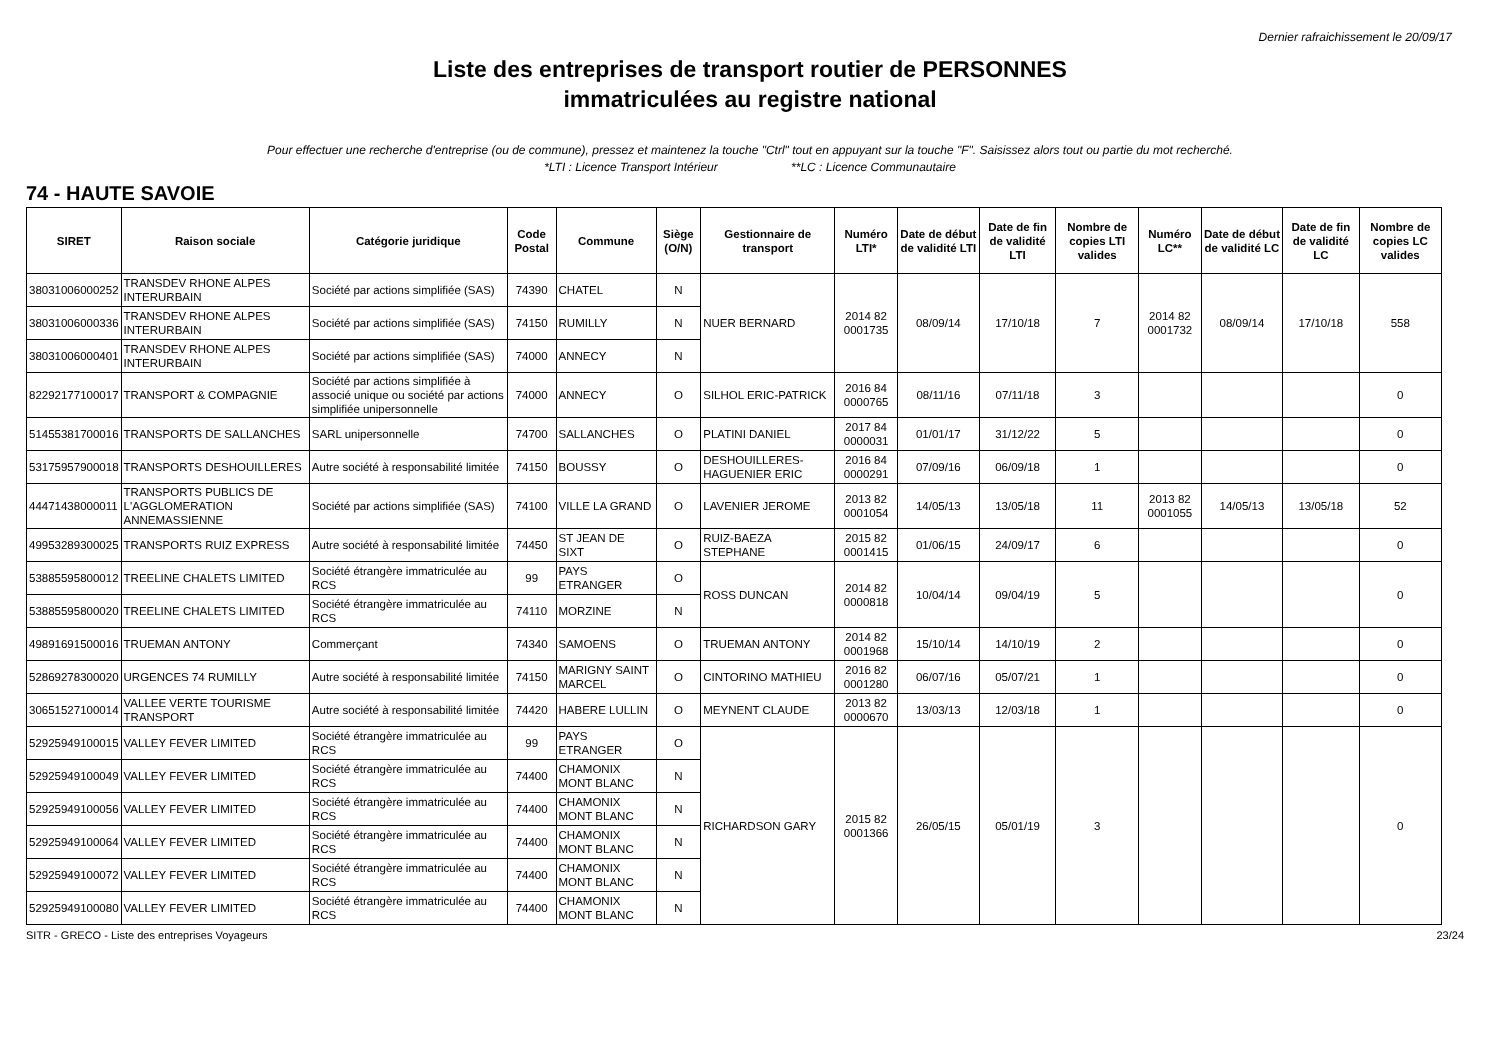Dernier rafraichissement le 20/09/17
Liste des entreprises de transport routier de PERSONNES
immatriculées au registre national
Pour effectuer une recherche d'entreprise (ou de commune), pressez et maintenez la touche "Ctrl" tout en appuyant sur la touche "F". Saisissez alors tout ou partie du mot recherché.
*LTI : Licence Transport Intérieur **LC : Licence Communautaire
74 - HAUTE SAVOIE
| SIRET | Raison sociale | Catégorie juridique | Code Postal | Commune | Siège (O/N) | Gestionnaire de transport | Numéro LTI* | Date de début de validité LTI | Date de fin de validité LTI | Nombre de copies LTI valides | Numéro LC** | Date de début de validité LC | Date de fin de validité LC | Nombre de copies LC valides |
| --- | --- | --- | --- | --- | --- | --- | --- | --- | --- | --- | --- | --- | --- | --- |
| 38031006000252 | TRANSDEV RHONE ALPES INTERURBAIN | Société par actions simplifiée (SAS) | 74390 | CHATEL | N | NUER BERNARD | 2014 82 0001735 | 08/09/14 | 17/10/18 | 7 | 2014 82 0001732 | 08/09/14 | 17/10/18 | 558 |
| 38031006000336 | TRANSDEV RHONE ALPES INTERURBAIN | Société par actions simplifiée (SAS) | 74150 | RUMILLY | N | | | | | | | | | |
| 38031006000401 | TRANSDEV RHONE ALPES INTERURBAIN | Société par actions simplifiée (SAS) | 74000 | ANNECY | N | | | | | | | | | |
| 82292177100017 | TRANSPORT & COMPAGNIE | Société par actions simplifiée à associé unique ou société par actions simplifiée unipersonnelle | 74000 | ANNECY | O | SILHOL ERIC-PATRICK | 2016 84 0000765 | 08/11/16 | 07/11/18 | 3 | | | | 0 |
| 51455381700016 | TRANSPORTS DE SALLANCHES | SARL unipersonnelle | 74700 | SALLANCHES | O | PLATINI DANIEL | 2017 84 0000031 | 01/01/17 | 31/12/22 | 5 | | | | 0 |
| 53175957900018 | TRANSPORTS DESHOUILLERES | Autre société à responsabilité limitée | 74150 | BOUSSY | O | DESHOUILLERES-HAGUENIER ERIC | 2016 84 0000291 | 07/09/16 | 06/09/18 | 1 | | | | 0 |
| 44471438000011 | TRANSPORTS PUBLICS DE L'AGGLOMERATION ANNEMASSIENNE | Société par actions simplifiée (SAS) | 74100 | VILLE LA GRAND | O | LAVENIER JEROME | 2013 82 0001054 | 14/05/13 | 13/05/18 | 11 | 2013 82 0001055 | 14/05/13 | 13/05/18 | 52 |
| 49953289300025 | TRANSPORTS RUIZ EXPRESS | Autre société à responsabilité limitée | 74450 | ST JEAN DE SIXT | O | RUIZ-BAEZA STEPHANE | 2015 82 0001415 | 01/06/15 | 24/09/17 | 6 | | | | 0 |
| 53885595800012 | TREELINE CHALETS LIMITED | Société étrangère immatriculée au RCS | 99 | PAYS ETRANGER | O | ROSS DUNCAN | 2014 82 0000818 | 10/04/14 | 09/04/19 | 5 | | | | 0 |
| 53885595800020 | TREELINE CHALETS LIMITED | Société étrangère immatriculée au RCS | 74110 | MORZINE | N | | | | | | | | | |
| 49891691500016 | TRUEMAN ANTONY | Commerçant | 74340 | SAMOENS | O | TRUEMAN ANTONY | 2014 82 0001968 | 15/10/14 | 14/10/19 | 2 | | | | 0 |
| 52869278300020 | URGENCES 74 RUMILLY | Autre société à responsabilité limitée | 74150 | MARIGNY SAINT MARCEL | O | CINTORINO MATHIEU | 2016 82 0001280 | 06/07/16 | 05/07/21 | 1 | | | | 0 |
| 30651527100014 | VALLEE VERTE TOURISME TRANSPORT | Autre société à responsabilité limitée | 74420 | HABERE LULLIN | O | MEYNENT CLAUDE | 2013 82 0000670 | 13/03/13 | 12/03/18 | 1 | | | | 0 |
| 52925949100015 | VALLEY FEVER LIMITED | Société étrangère immatriculée au RCS | 99 | PAYS ETRANGER | O | RICHARDSON GARY | 2015 82 0001366 | 26/05/15 | 05/01/19 | 3 | | | | 0 |
| 52925949100049 | VALLEY FEVER LIMITED | Société étrangère immatriculée au RCS | 74400 | CHAMONIX MONT BLANC | N | | | | | | | | | |
| 52925949100056 | VALLEY FEVER LIMITED | Société étrangère immatriculée au RCS | 74400 | CHAMONIX MONT BLANC | N | | | | | | | | | |
| 52925949100064 | VALLEY FEVER LIMITED | Société étrangère immatriculée au RCS | 74400 | CHAMONIX MONT BLANC | N | | | | | | | | | |
| 52925949100072 | VALLEY FEVER LIMITED | Société étrangère immatriculée au RCS | 74400 | CHAMONIX MONT BLANC | N | | | | | | | | | |
| 52925949100080 | VALLEY FEVER LIMITED | Société étrangère immatriculée au RCS | 74400 | CHAMONIX MONT BLANC | N | | | | | | | | | |
SITR - GRECO - Liste des entreprises Voyageurs 23/24